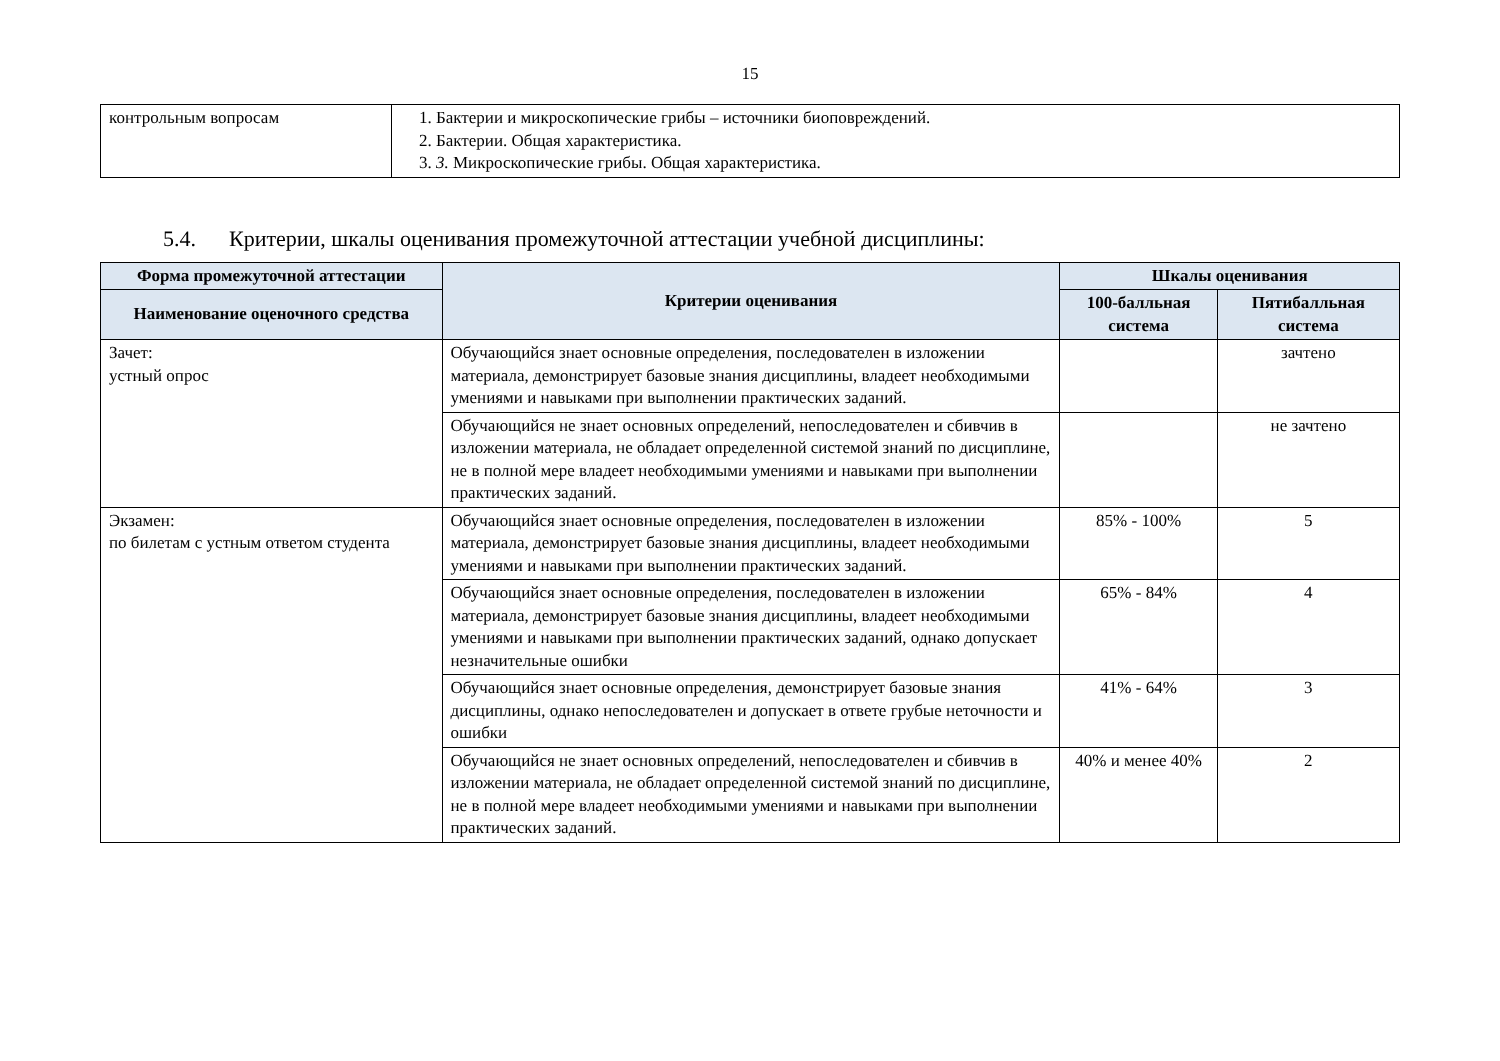15
| контрольным вопросам | 1. Бактерии и микроскопические грибы – источники биоповреждений. 2. Бактерии. Общая характеристика. 3. 3. Микроскопические грибы. Общая характеристика. |
5.4. Критерии, шкалы оценивания промежуточной аттестации учебной дисциплины:
| Форма промежуточной аттестации | Критерии оценивания | Шкалы оценивания | |
| --- | --- | --- | --- |
| Наименование оценочного средства | | 100-балльная система | Пятибалльная система |
| Зачет: устный опрос | Обучающийся знает основные определения, последователен в изложении материала, демонстрирует базовые знания дисциплины, владеет необходимыми умениями и навыками при выполнении практических заданий. | | зачтено |
| | Обучающийся не знает основных определений, непоследователен и сбивчив в изложении материала, не обладает определенной системой знаний по дисциплине, не в полной мере владеет необходимыми умениями и навыками при выполнении практических заданий. | | не зачтено |
| Экзамен: по билетам с устным ответом студента | Обучающийся знает основные определения, последователен в изложении материала, демонстрирует базовые знания дисциплины, владеет необходимыми умениями и навыками при выполнении практических заданий. | 85% - 100% | 5 |
| | Обучающийся знает основные определения, последователен в изложении материала, демонстрирует базовые знания дисциплины, владеет необходимыми умениями и навыками при выполнении практических заданий, однако допускает незначительные ошибки | 65% - 84% | 4 |
| | Обучающийся знает основные определения, демонстрирует базовые знания дисциплины, однако непоследователен и допускает в ответе грубые неточности и ошибки | 41% - 64% | 3 |
| | Обучающийся не знает основных определений, непоследователен и сбивчив в изложении материала, не обладает определенной системой знаний по дисциплине, не в полной мере владеет необходимыми умениями и навыками при выполнении практических заданий. | 40% и менее 40% | 2 |